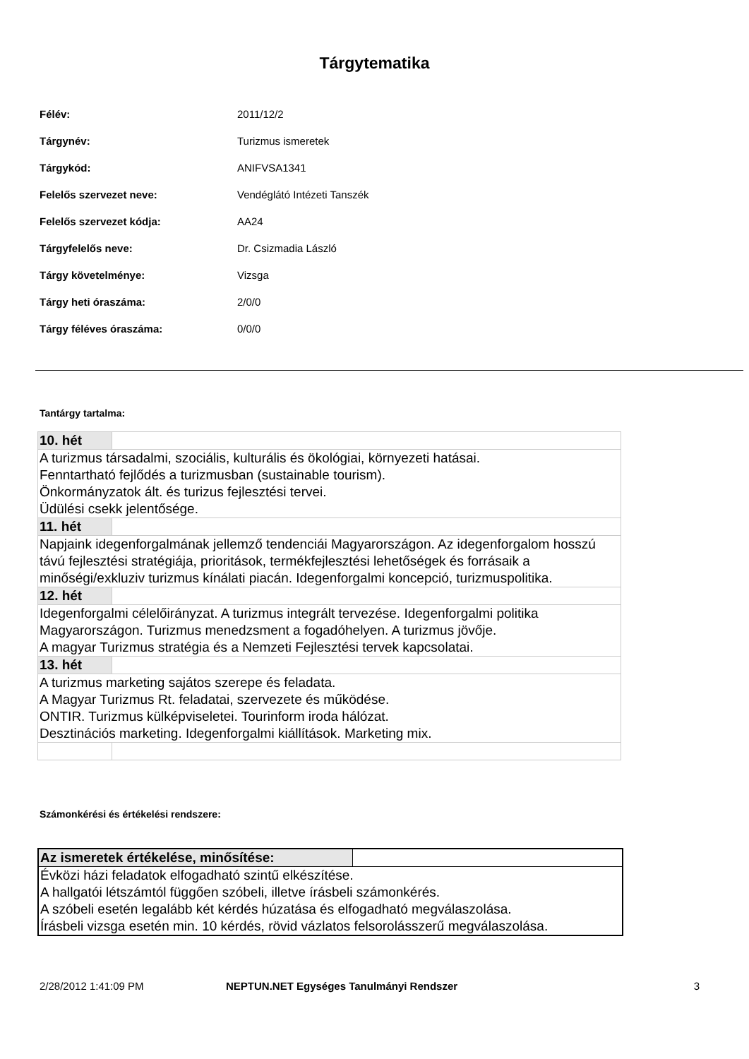Tárgytematika
| Félév: | 2011/12/2 |
| Tárgynév: | Turizmus ismeretek |
| Tárgykód: | ANIFVSA1341 |
| Felelős szervezet neve: | Vendéglátó Intézeti Tanszék |
| Felelős szervezet kódja: | AA24 |
| Tárgyfelelős neve: | Dr. Csizmadia László |
| Tárgy követelménye: | Vizsga |
| Tárgy heti óraszáma: | 2/0/0 |
| Tárgy féléves óraszáma: | 0/0/0 |
Tantárgy tartalma:
| 10. hét | |
| A turizmus társadalmi, szociális, kulturális és ökológiai, környezeti hatásai. Fenntartható fejlődés a turizmusban (sustainable tourism). Önkormányzatok ált. és turizus fejlesztési tervei. Üdülési csekk jelentősége. | |
| 11. hét | |
| Napjaink idegenforgalmának jellemző tendenciái Magyarországon. Az idegenforgalom hosszú távú fejlesztési stratégiája, prioritások, termékfejlesztési lehetőségek és forrásaik a minőségi/exkluziv turizmus kínálati piacán. Idegenforgalmi koncepció, turizmuspolitika. | |
| 12. hét | |
| Idegenforgalmi célelőirányzat. A turizmus integrált tervezése. Idegenforgalmi politika Magyarországon. Turizmus menedzsment a fogadóhelyen. A turizmus jövője. A magyar Turizmus stratégia és a Nemzeti Fejlesztési tervek kapcsolatai. | |
| 13. hét | |
| A turizmus marketing sajátos szerepe és feladata. A Magyar Turizmus Rt. feladatai, szervezete és működése. ONTIR. Turizmus külképviseletei. Tourinform iroda hálózat. Desztinációs marketing. Idegenforgalmi kiállítások. Marketing mix. | |
Számonkérési és értékelési rendszere:
| Az ismeretek értékelése, minősítése: | |
| Évközi házi feladatok elfogadható szintű elkészítése. A hallgatói létszámtól függően szóbeli, illetve írásbeli számonkérés. A szóbeli esetén legalább két kérdés húzatása és elfogadható megválaszolása. Írásbeli vizsga esetén min. 10 kérdés, rövid vázlatos felsorolásszerű megválaszolása. | |
2/28/2012 1:41:09 PM NEPTUN.NET Egységes Tanulmányi Rendszer 3